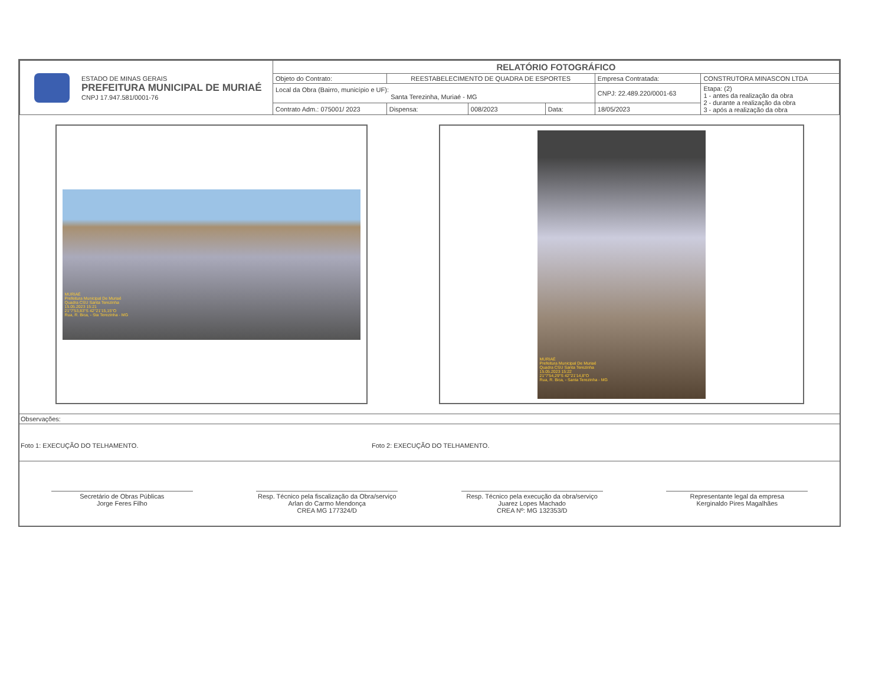| ESTADO DE MINAS GERAIS PREFEITURA MUNICIPAL DE MURIAÉ CNPJ 17.947.581/0001-76 | RELATÓRIO FOTOGRÁFICO | | | | | |
| | Objeto do Contrato: | REESTABELECIMENTO DE QUADRA DE ESPORTES | | | Empresa Contratada: | CONSTRUTORA MINASCON LTDA |
| | Local da Obra (Bairro, município e UF): Santa Terezinha, Muriaé - MG | | | | CNPJ: 22.489.220/0001-63 | Etapa: (2) 1 - antes da realização da obra 2 - durante a realização da obra 3 - após a realização da obra |
| | Contrato Adm.: 075001/ 2023 | Dispensa: | 008/2023 | Data: | 18/05/2023 | |
MURIAÉ
Prefeitura Municipal De Muriaé
Quadra CSU Santa Terezinha
15.05.2023 15:21
21°7'53,83"S 42°21'15,15"O
Rua, R. Bica, - Sta Terezinha - MG
MURIAÉ
Prefeitura Municipal De Muriaé
Quadra CSU Santa Terezinha
15.05.2023 15:22
21°7'54,29"S 42°21'14,8"O
Rua, R. Bica, - Santa Terezinha - MG
Observações:
Foto 1: EXECUÇÃO DO TELHAMENTO. Foto 2: EXECUÇÃO DO TELHAMENTO.
Secretário de Obras Públicas
Jorge Feres Filho
Resp. Técnico pela fiscalização da Obra/serviço
Arlan do Carmo Mendonça
CREA MG 177324/D
Resp. Técnico pela execução da obra/serviço
Juarez Lopes Machado
CREA Nº: MG 132353/D
Representante legal da empresa
Kerginaldo Pires Magalhães